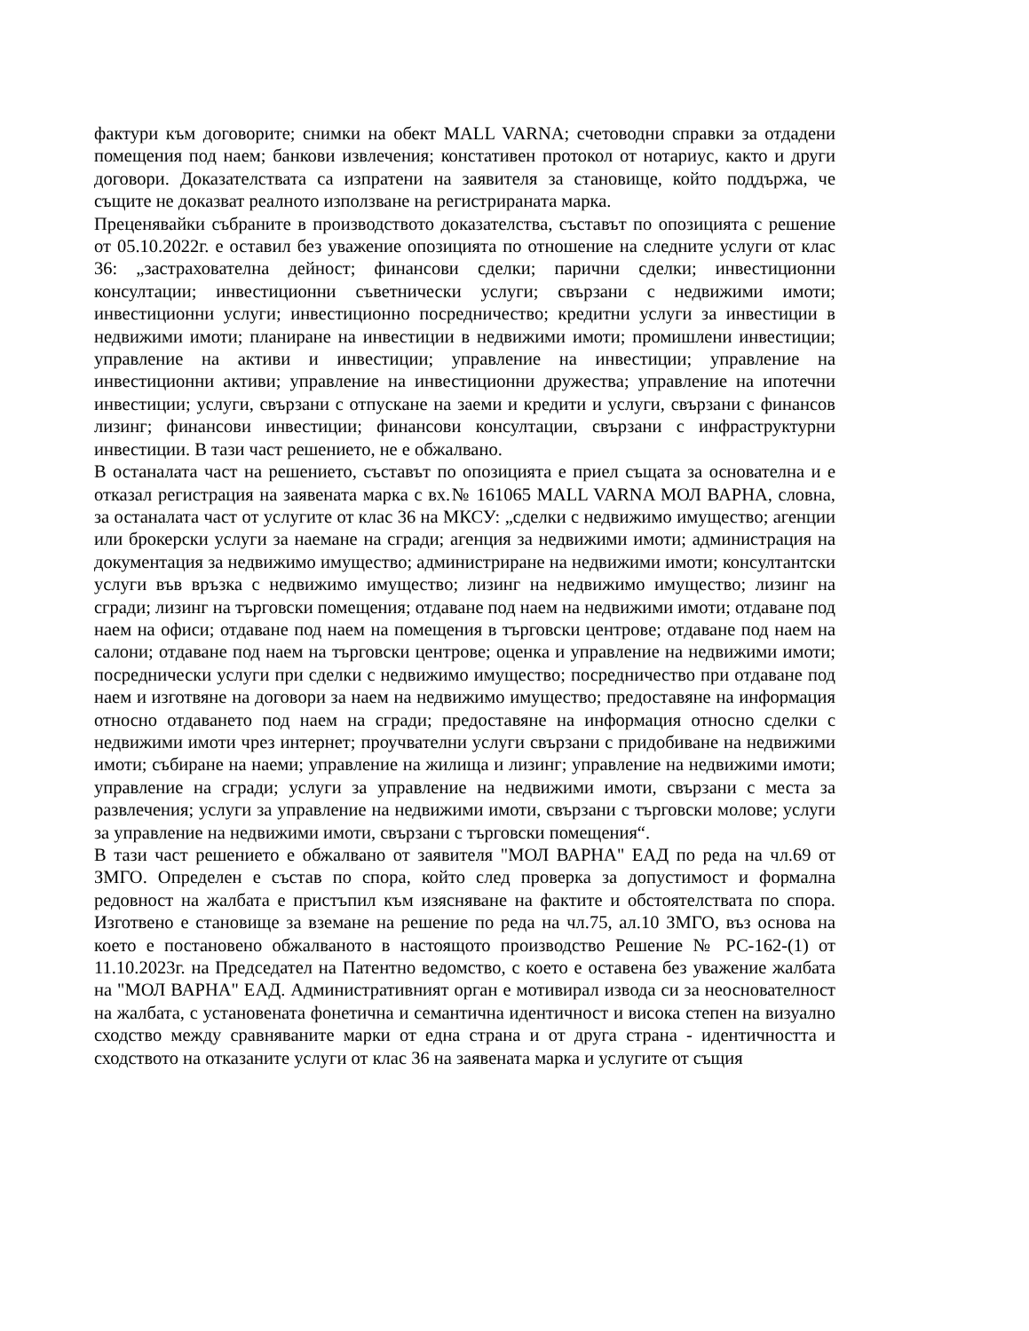фактури към договорите; снимки на обект MALL VARNA; счетоводни справки за отдадени помещения под наем; банкови извлечения; констативен протокол от нотариус, както и други договори. Доказателствата са изпратени на заявителя за становище, който поддържа, че същите не доказват реалното използване на регистрираната марка.
Преценявайки събраните в производството доказателства, съставът по опозицията с решение от 05.10.2022г. е оставил без уважение опозицията по отношение на следните услуги от клас 36: „застрахователна дейност; финансови сделки; парични сделки; инвестиционни консултации; инвестиционни съветнически услуги; свързани с недвижими имоти; инвестиционни услуги; инвестиционно посредничество; кредитни услуги за инвестиции в недвижими имоти; планиране на инвестиции в недвижими имоти; промишлени инвестиции; управление на активи и инвестиции; управление на инвестиции; управление на инвестиционни активи; управление на инвестиционни дружества; управление на ипотечни инвестиции; услуги, свързани с отпускане на заеми и кредити и услуги, свързани с финансов лизинг; финансови инвестиции; финансови консултации, свързани с инфраструктурни инвестиции. В тази част решението, не е обжалвано.
В останалата част на решението, съставът по опозицията е приел същата за основателна и е отказал регистрация на заявената марка с вх.№ 161065 MALL VARNA МОЛ ВАРНА, словна, за останалата част от услугите от клас 36 на МКСУ: „сделки с недвижимо имущество; агенции или брокерски услуги за наемане на сгради; агенция за недвижими имоти; администрация на документация за недвижимо имущество; администриране на недвижими имоти; консултантски услуги във връзка с недвижимо имущество; лизинг на недвижимо имущество; лизинг на сгради; лизинг на търговски помещения; отдаване под наем на недвижими имоти; отдаване под наем на офиси; отдаване под наем на помещения в търговски центрове; отдаване под наем на салони; отдаване под наем на търговски центрове; оценка и управление на недвижими имоти; посреднически услуги при сделки с недвижимо имущество; посредничество при отдаване под наем и изготвяне на договори за наем на недвижимо имущество; предоставяне на информация относно отдаването под наем на сгради; предоставяне на информация относно сделки с недвижими имоти чрез интернет; проучвателни услуги свързани с придобиване на недвижими имоти; събиране на наеми; управление на жилища и лизинг; управление на недвижими имоти; управление на сгради; услуги за управление на недвижими имоти, свързани с места за развлечения; услуги за управление на недвижими имоти, свързани с търговски молове; услуги за управление на недвижими имоти, свързани с търговски помещения“.
В тази част решението е обжалвано от заявителя "МОЛ ВАРНА" ЕАД по реда на чл.69 от ЗМГО. Определен е състав по спора, който след проверка за допустимост и формална редовност на жалбата е пристъпил към изясняване на фактите и обстоятелствата по спора. Изготвено е становище за вземане на решение по реда на чл.75, ал.10 ЗМГО, въз основа на което е постановено обжалваното в настоящото производство Решение № РС-162-(1) от 11.10.2023г. на Председател на Патентно ведомство, с което е оставена без уважение жалбата на "МОЛ ВАРНА" ЕАД. Административният орган е мотивирал извода си за неоснователност на жалбата, с установената фонетична и семантична идентичност и висока степен на визуално сходство между сравняваните марки от една страна и от друга страна - идентичността и сходството на отказаните услуги от клас 36 на заявената марка и услугите от същия